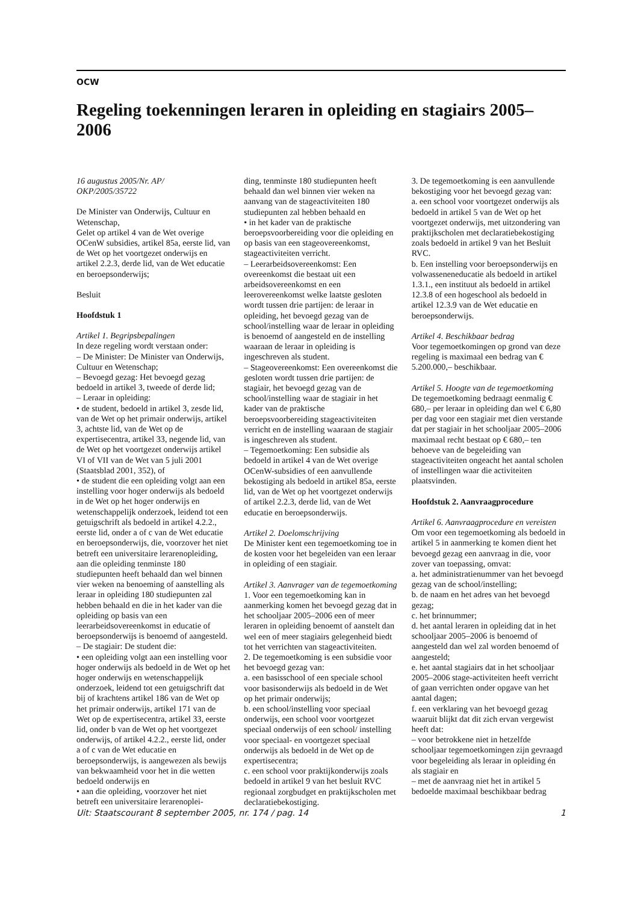OCW
Regeling toekenningen leraren in opleiding en stagiairs 2005–2006
16 augustus 2005/Nr. AP/
OKP/2005/35722
De Minister van Onderwijs, Cultuur en Wetenschap,
Gelet op artikel 4 van de Wet overige OCenW subsidies, artikel 85a, eerste lid, van de Wet op het voortgezet onderwijs en artikel 2.2.3, derde lid, van de Wet educatie en beroepsonderwijs;
Besluit
Hoofdstuk 1
Artikel 1. Begripsbepalingen
In deze regeling wordt verstaan onder:
– De Minister: De Minister van Onderwijs, Cultuur en Wetenschap;
– Bevoegd gezag: Het bevoegd gezag bedoeld in artikel 3, tweede of derde lid;
– Leraar in opleiding:
• de student, bedoeld in artikel 3, zesde lid, van de Wet op het primair onderwijs, artikel 3, achtste lid, van de Wet op de expertisecentra, artikel 33, negende lid, van de Wet op het voortgezet onderwijs artikel VI of VII van de Wet van 5 juli 2001 (Staatsblad 2001, 352), of
• de student die een opleiding volgt aan een instelling voor hoger onderwijs als bedoeld in de Wet op het hoger onderwijs en wetenschappelijk onderzoek, leidend tot een getuigschrift als bedoeld in artikel 4.2.2., eerste lid, onder a of c van de Wet educatie en beroepsonderwijs, die, voorzover het niet betreft een universitaire lerarenopleiding, aan die opleiding tenminste 180 studiepunten heeft behaald dan wel binnen vier weken na benoeming of aanstelling als leraar in opleiding 180 studiepunten zal hebben behaald en die in het kader van die opleiding op basis van een leerarbeidsovereenkomst in educatie of beroepsonderwijs is benoemd of aangesteld.
– De stagiair: De student die:
• een opleiding volgt aan een instelling voor hoger onderwijs als bedoeld in de Wet op het hoger onderwijs en wetenschappelijk onderzoek, leidend tot een getuigschrift dat bij of krachtens artikel 186 van de Wet op het primair onderwijs, artikel 171 van de Wet op de expertisecentra, artikel 33, eerste lid, onder b van de Wet op het voortgezet onderwijs, of artikel 4.2.2., eerste lid, onder a of c van de Wet educatie en beroepsonderwijs, is aangewezen als bewijs van bekwaamheid voor het in die wetten bedoeld onderwijs en
• aan die opleiding, voorzover het niet betreft een universitaire lerarenoplei-
ding, tenminste 180 studiepunten heeft behaald dan wel binnen vier weken na aanvang van de stageactiviteiten 180 studiepunten zal hebben behaald en
• in het kader van de praktische beroepsvoorbereiding voor die opleiding en op basis van een stageovereenkomst, stageactiviteiten verricht.
– Leerarbeidsovereenkomst: Een overeenkomst die bestaat uit een arbeidsovereenkomst en een leerovereenkomst welke laatste gesloten wordt tussen drie partijen: de leraar in opleiding, het bevoegd gezag van de school/instelling waar de leraar in opleiding is benoemd of aangesteld en de instelling waaraan de leraar in opleiding is ingeschreven als student.
– Stageovereenkomst: Een overeenkomst die gesloten wordt tussen drie partijen: de stagiair, het bevoegd gezag van de school/instelling waar de stagiair in het kader van de praktische beroepsvoorbereiding stageactiviteiten verricht en de instelling waaraan de stagiair is ingeschreven als student.
– Tegemoetkoming: Een subsidie als bedoeld in artikel 4 van de Wet overige OCenW-subsidies of een aanvullende bekostiging als bedoeld in artikel 85a, eerste lid, van de Wet op het voortgezet onderwijs of artikel 2.2.3, derde lid, van de Wet educatie en beroepsonderwijs.
Artikel 2. Doelomschrijving
De Minister kent een tegemoetkoming toe in de kosten voor het begeleiden van een leraar in opleiding of een stagiair.
Artikel 3. Aanvrager van de tegemoetkoming
1. Voor een tegemoetkoming kan in aanmerking komen het bevoegd gezag dat in het schooljaar 2005–2006 een of meer leraren in opleiding benoemt of aanstelt dan wel een of meer stagiairs gelegenheid biedt tot het verrichten van stageactiviteiten.
2. De tegemoetkoming is een subsidie voor het bevoegd gezag van:
a. een basisschool of een speciale school voor basisonderwijs als bedoeld in de Wet op het primair onderwijs;
b. een school/instelling voor speciaal onderwijs, een school voor voortgezet speciaal onderwijs of een school/ instelling voor speciaal- en voortgezet speciaal onderwijs als bedoeld in de Wet op de expertisecentra;
c. een school voor praktijkonderwijs zoals bedoeld in artikel 9 van het besluit RVC regionaal zorgbudget en praktijkscholen met declaratiebekostiging.
3. De tegemoetkoming is een aanvullende bekostiging voor het bevoegd gezag van:
a. een school voor voortgezet onderwijs als bedoeld in artikel 5 van de Wet op het voortgezet onderwijs, met uitzondering van praktijkscholen met declaratiebekostiging zoals bedoeld in artikel 9 van het Besluit RVC.
b. Een instelling voor beroepsonderwijs en volwasseneneducatie als bedoeld in artikel 1.3.1., een instituut als bedoeld in artikel 12.3.8 of een hogeschool als bedoeld in artikel 12.3.9 van de Wet educatie en beroepsonderwijs.
Artikel 4. Beschikbaar bedrag
Voor tegemoetkomingen op grond van deze regeling is maximaal een bedrag van € 5.200.000,– beschikbaar.
Artikel 5. Hoogte van de tegemoetkoming
De tegemoetkoming bedraagt eenmalig € 680,– per leraar in opleiding dan wel € 6,80 per dag voor een stagiair met dien verstande dat per stagiair in het schooljaar 2005–2006 maximaal recht bestaat op € 680,– ten behoeve van de begeleiding van stageactiviteiten ongeacht het aantal scholen of instellingen waar die activiteiten plaatsvinden.
Hoofdstuk 2. Aanvraagprocedure
Artikel 6. Aanvraagprocedure en vereisten
Om voor een tegemoetkoming als bedoeld in artikel 5 in aanmerking te komen dient het bevoegd gezag een aanvraag in die, voor zover van toepassing, omvat:
a. het administratienummer van het bevoegd gezag van de school/instelling;
b. de naam en het adres van het bevoegd gezag;
c. het brinnummer;
d. het aantal leraren in opleiding dat in het schooljaar 2005–2006 is benoemd of aangesteld dan wel zal worden benoemd of aangesteld;
e. het aantal stagiairs dat in het schooljaar 2005–2006 stage-activiteiten heeft verricht of gaan verrichten onder opgave van het aantal dagen;
f. een verklaring van het bevoegd gezag waaruit blijkt dat dit zich ervan vergewist heeft dat:
– voor betrokkene niet in hetzelfde schooljaar tegemoetkomingen zijn gevraagd voor begeleiding als leraar in opleiding én als stagiair en
– met de aanvraag niet het in artikel 5 bedoelde maximaal beschikbaar bedrag
Uit: Staatscourant 8 september 2005, nr. 174 / pag. 14 1